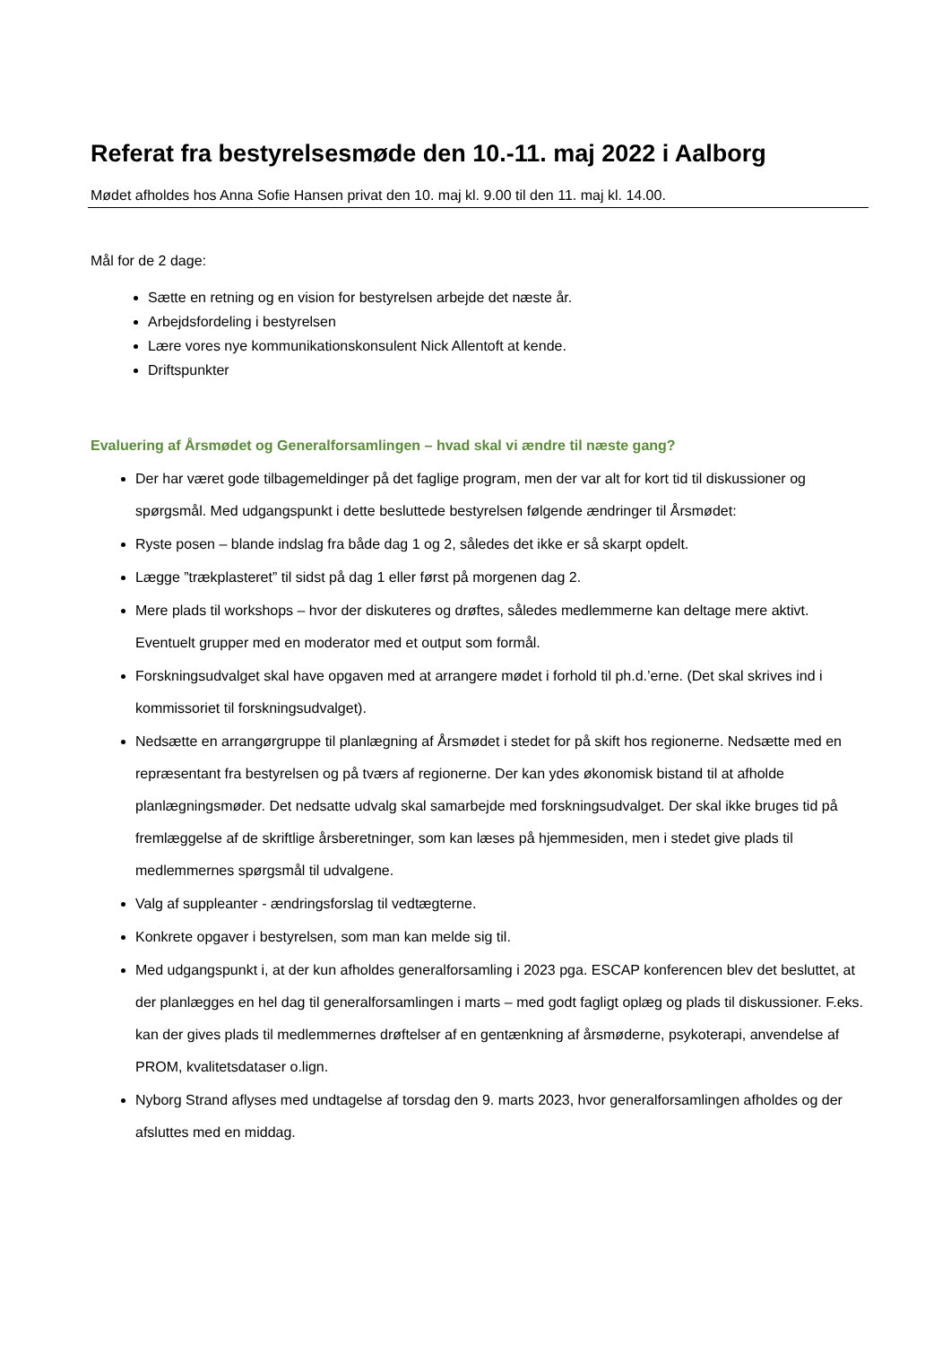Referat fra bestyrelsesmøde den 10.-11. maj 2022 i Aalborg
Mødet afholdes hos Anna Sofie Hansen privat den 10. maj kl. 9.00 til den 11. maj kl. 14.00.
Mål for de 2 dage:
Sætte en retning og en vision for bestyrelsen arbejde det næste år.
Arbejdsfordeling i bestyrelsen
Lære vores nye kommunikationskonsulent Nick Allentoft at kende.
Driftspunkter
Evaluering af Årsmødet og Generalforsamlingen – hvad skal vi ændre til næste gang?
Der har været gode tilbagemeldinger på det faglige program, men der var alt for kort tid til diskussioner og spørgsmål. Med udgangspunkt i dette besluttede bestyrelsen følgende ændringer til Årsmødet:
Ryste posen – blande indslag fra både dag 1 og 2, således det ikke er så skarpt opdelt.
Lægge ”trækplasteret” til sidst på dag 1 eller først på morgenen dag 2.
Mere plads til workshops – hvor der diskuteres og drøftes, således medlemmerne kan deltage mere aktivt. Eventuelt grupper med en moderator med et output som formål.
Forskningsudvalget skal have opgaven med at arrangere mødet i forhold til ph.d.’erne. (Det skal skrives ind i kommissoriet til forskningsudvalget).
Nedsætte en arrangørgruppe til planlægning af Årsmødet i stedet for på skift hos regionerne. Nedsætte med en repræsentant fra bestyrelsen og på tværs af regionerne. Der kan ydes økonomisk bistand til at afholde planlægningsmøder. Det nedsatte udvalg skal samarbejde med forskningsudvalget. Der skal ikke bruges tid på fremlæggelse af de skriftlige årsberetninger, som kan læses på hjemmesiden, men i stedet give plads til medlemmernes spørgsmål til udvalgene.
Valg af suppleanter - ændringsforslag til vedtægterne.
Konkrete opgaver i bestyrelsen, som man kan melde sig til.
Med udgangspunkt i, at der kun afholdes generalforsamling i 2023 pga. ESCAP konferencen blev det besluttet, at der planlægges en hel dag til generalforsamlingen i marts – med godt fagligt oplæg og plads til diskussioner. F.eks. kan der gives plads til medlemmernes drøftelser af en gentænkning af årsmøderne, psykoterapi, anvendelse af PROM, kvalitetsdataser o.lign.
Nyborg Strand aflyses med undtagelse af torsdag den 9. marts 2023, hvor generalforsamlingen afholdes og der afsluttes med en middag.